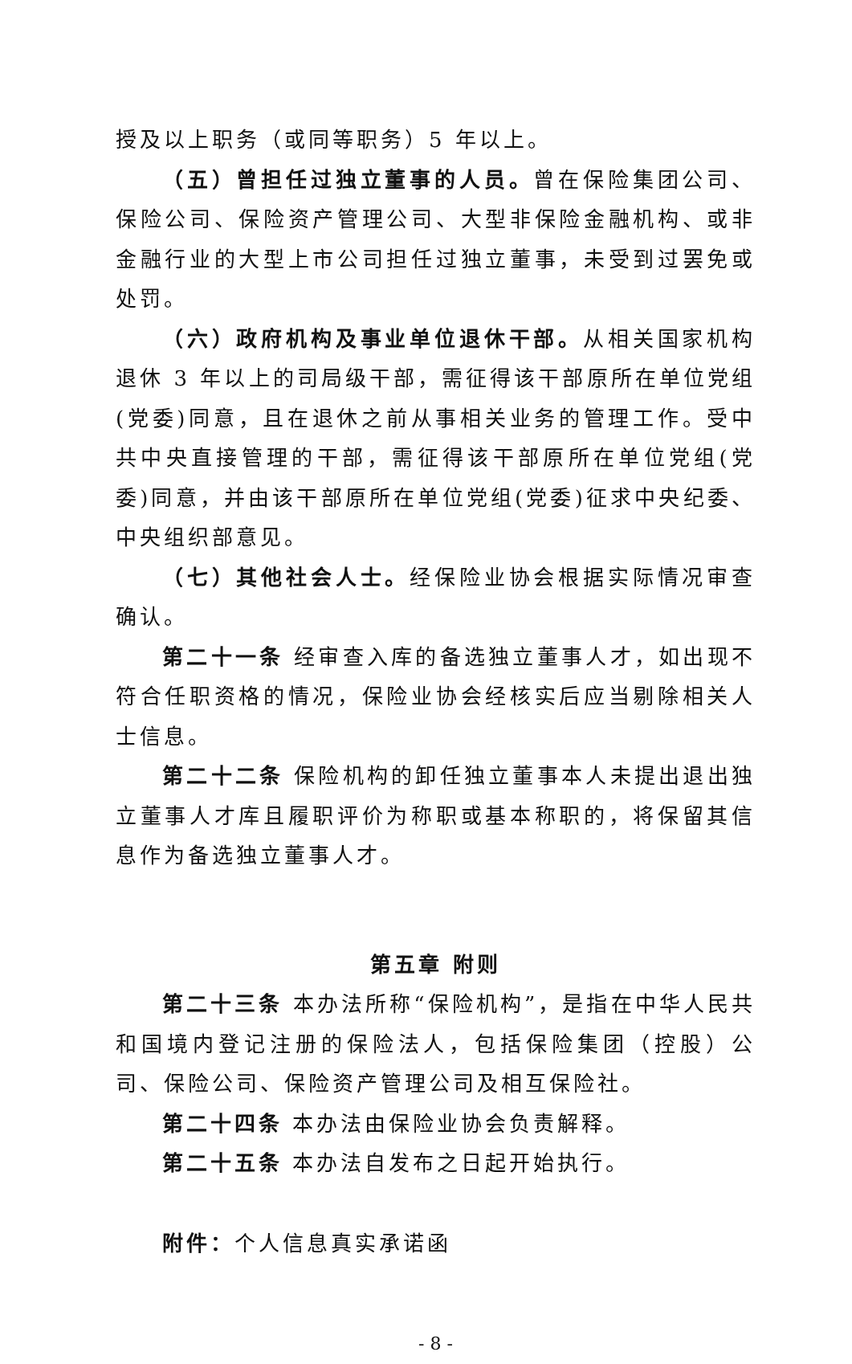授及以上职务（或同等职务）5 年以上。
（五）曾担任过独立董事的人员。曾在保险集团公司、保险公司、保险资产管理公司、大型非保险金融机构、或非金融行业的大型上市公司担任过独立董事，未受到过罢免或处罚。
（六）政府机构及事业单位退休干部。从相关国家机构退休 3 年以上的司局级干部，需征得该干部原所在单位党组(党委)同意，且在退休之前从事相关业务的管理工作。受中共中央直接管理的干部，需征得该干部原所在单位党组(党委)同意，并由该干部原所在单位党组(党委)征求中央纪委、中央组织部意见。
（七）其他社会人士。经保险业协会根据实际情况审查确认。
第二十一条 经审查入库的备选独立董事人才，如出现不符合任职资格的情况，保险业协会经核实后应当剔除相关人士信息。
第二十二条 保险机构的卸任独立董事本人未提出退出独立董事人才库且履职评价为称职或基本称职的，将保留其信息作为备选独立董事人才。
第五章 附则
第二十三条 本办法所称“保险机构”，是指在中华人民共和国境内登记注册的保险法人，包括保险集团（控股）公司、保险公司、保险资产管理公司及相互保险社。
第二十四条 本办法由保险业协会负责解释。
第二十五条 本办法自发布之日起开始执行。
附件：个人信息真实承诺函
- 8 -